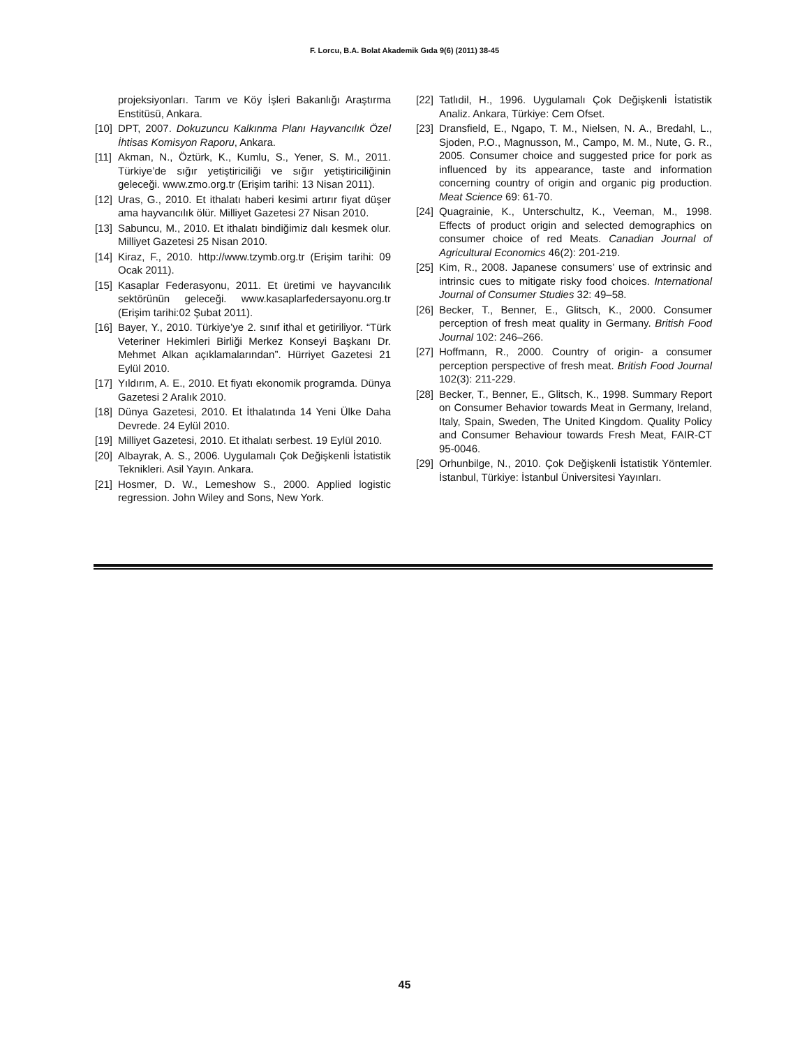F. Lorcu, B.A. Bolat Akademik Gıda 9(6) (2011) 38-45
projeksiyonları. Tarım ve Köy İşleri Bakanlığı Araştırma Enstitüsü, Ankara.
[10] DPT, 2007. Dokuzuncu Kalkınma Planı Hayvancılık Özel İhtisas Komisyon Raporu, Ankara.
[11] Akman, N., Öztürk, K., Kumlu, S., Yener, S. M., 2011. Türkiye’de sığır yetiştiriciliği ve sığır yetiştiriciliğinin geleceği. www.zmo.org.tr (Erişim tarihi: 13 Nisan 2011).
[12] Uras, G., 2010. Et ithalatı haberi kesimi artırır fiyat düşer ama hayvancılık ölür. Milliyet Gazetesi 27 Nisan 2010.
[13] Sabuncu, M., 2010. Et ithalatı bindiğimiz dalı kesmek olur. Milliyet Gazetesi 25 Nisan 2010.
[14] Kiraz, F., 2010. http://www.tzymb.org.tr (Erişim tarihi: 09 Ocak 2011).
[15] Kasaplar Federasyonu, 2011. Et üretimi ve hayvancılık sektörünün geleceği. www.kasaplarfedersayonu.org.tr (Erişim tarihi:02 Şubat 2011).
[16] Bayer, Y., 2010. Türkiye’ye 2. sınıf ithal et getiriliyor. “Türk Veteriner Hekimleri Birliği Merkez Konseyi Başkanı Dr. Mehmet Alkan açıklamalarından”. Hürriyet Gazetesi 21 Eylül 2010.
[17] Yıldırım, A. E., 2010. Et fiyatı ekonomik programda. Dünya Gazetesi 2 Aralık 2010.
[18] Dünya Gazetesi, 2010. Et İthalatında 14 Yeni Ülke Daha Devrede. 24 Eylül 2010.
[19] Milliyet Gazetesi, 2010. Et ithalatı serbest. 19 Eylül 2010.
[20] Albayrak, A. S., 2006. Uygulamalı Çok Değişkenli İstatistik Teknikleri. Asil Yayın. Ankara.
[21] Hosmer, D. W., Lemeshow S., 2000. Applied logistic regression. John Wiley and Sons, New York.
[22] Tatlıdil, H., 1996. Uygulamalı Çok Değişkenli İstatistik Analiz. Ankara, Türkiye: Cem Ofset.
[23] Dransfield, E., Ngapo, T. M., Nielsen, N. A., Bredahl, L., Sjoden, P.O., Magnusson, M., Campo, M. M., Nute, G. R., 2005. Consumer choice and suggested price for pork as influenced by its appearance, taste and information concerning country of origin and organic pig production. Meat Science 69: 61-70.
[24] Quagrainie, K., Unterschultz, K., Veeman, M., 1998. Effects of product origin and selected demographics on consumer choice of red Meats. Canadian Journal of Agricultural Economics 46(2): 201-219.
[25] Kim, R., 2008. Japanese consumers’ use of extrinsic and intrinsic cues to mitigate risky food choices. International Journal of Consumer Studies 32: 49–58.
[26] Becker, T., Benner, E., Glitsch, K., 2000. Consumer perception of fresh meat quality in Germany. British Food Journal 102: 246–266.
[27] Hoffmann, R., 2000. Country of origin- a consumer perception perspective of fresh meat. British Food Journal 102(3): 211-229.
[28] Becker, T., Benner, E., Glitsch, K., 1998. Summary Report on Consumer Behavior towards Meat in Germany, Ireland, Italy, Spain, Sweden, The United Kingdom. Quality Policy and Consumer Behaviour towards Fresh Meat, FAIR-CT 95-0046.
[29] Orhunbilge, N., 2010. Çok Değişkenli İstatistik Yöntemler. İstanbul, Türkiye: İstanbul Üniversitesi Yayınları.
45